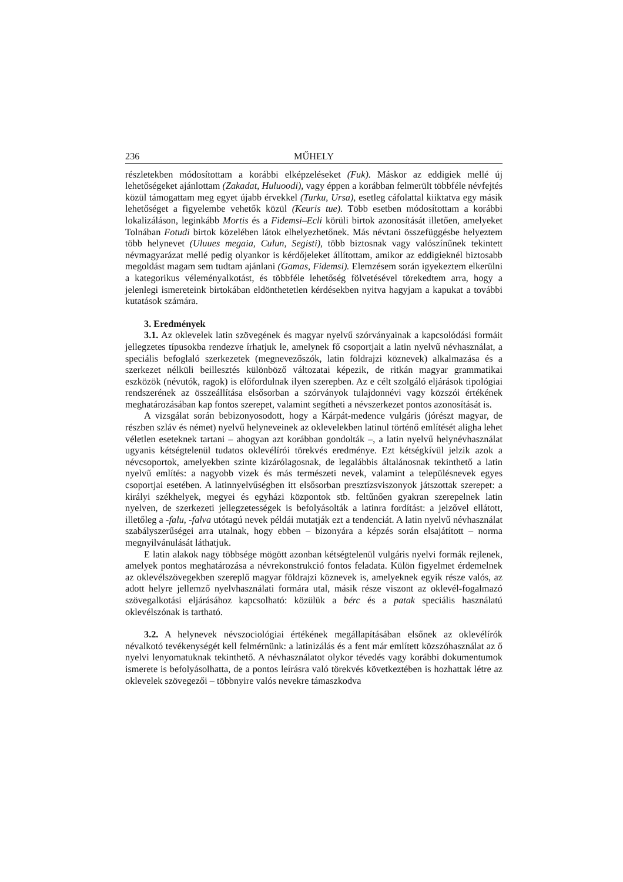236 MŰHELY
részletekben módosítottam a korábbi elképzeléseket (Fuk). Máskor az eddigiek mellé új lehetőségeket ajánlottam (Zakadat, Huluoodi), vagy éppen a korábban felmerült többféle névfejtés közül támogattam meg egyet újabb érvekkel (Turku, Ursa), esetleg cáfolattal kiiktatva egy másik lehetőséget a figyelembe vehetők közül (Keuris tue). Több esetben módosítottam a korábbi lokalizáláson, leginkább Mortis és a Fidemsi–Ecli körüli birtok azonosítását illetően, amelyeket Tolnában Fotudi birtok közelében látok elhelyezhetőnek. Más névtani összefüggésbe helyeztem több helynevet (Uluues megaia, Culun, Segisti), több biztosnak vagy valószínűnek tekintett névmagyarázat mellé pedig olyankor is kérdőjeleket állítottam, amikor az eddigieknél biztosabb megoldást magam sem tudtam ajánlani (Gamas, Fidemsi). Elemzésem során igyekeztem elkerülni a kategorikus véleményalkotást, és többféle lehetőség fölvetésével törekedtem arra, hogy a jelenlegi ismereteink birtokában eldönthetetlen kérdésekben nyitva hagyjam a kapukat a további kutatások számára.
3. Eredmények
3.1. Az oklevelek latin szövegének és magyar nyelvű szórványainak a kapcsolódási formáit jellegzetes típusokba rendezve írhatjuk le, amelynek fő csoportjait a latin nyelvű névhasználat, a speciális befoglaló szerkezetek (megnevezőszók, latin földrajzi köznevek) alkalmazása és a szerkezet nélküli beillesztés különböző változatai képezik, de ritkán magyar grammatikai eszközök (névutók, ragok) is előfordulnak ilyen szerepben. Az e célt szolgáló eljárások tipológiai rendszerének az összeállítása elsősorban a szórványok tulajdonnévi vagy közszói értékének meghatározásában kap fontos szerepet, valamint segítheti a névszerkezet pontos azonosítását is.
A vizsgálat során bebizonyosodott, hogy a Kárpát-medence vulgáris (jórészt magyar, de részben szláv és német) nyelvű helyneveinek az oklevelekben latinul történő említését aligha lehet véletlen eseteknek tartani – ahogyan azt korábban gondolták –, a latin nyelvű helynévhasználat ugyanis kétségtelenül tudatos oklevélírói törekvés eredménye. Ezt kétségkívül jelzik azok a névcsoportok, amelyekben szinte kizárólagosnak, de legalábbis általánosnak tekinthető a latin nyelvű említés: a nagyobb vizek és más természeti nevek, valamint a településnevek egyes csoportjai esetében. A latinnyelvűségben itt elsősorban presztízsviszonyok játszottak szerepet: a királyi székhelyek, megyei és egyházi központok stb. feltűnően gyakran szerepelnek latin nyelven, de szerkezeti jellegzetességek is befolyásolták a latinra fordítást: a jelzővel ellátott, illetőleg a -falu, -falva utótagú nevek példái mutatják ezt a tendenciát. A latin nyelvű névhasználat szabályszerűségei arra utalnak, hogy ebben – bizonyára a képzés során elsajátított – norma megnyilvánulását láthatjuk.
E latin alakok nagy többsége mögött azonban kétségtelenül vulgáris nyelvi formák rejlenek, amelyek pontos meghatározása a névrekonstrukció fontos feladata. Külön figyelmet érdemelnek az oklevélszövegekben szereplő magyar földrajzi köznevek is, amelyeknek egyik része valós, az adott helyre jellemző nyelvhasználati formára utal, másik része viszont az oklevél-fogalmazó szövegalkotási eljárásához kapcsolható: közülük a bérc és a patak speciális használatú oklevélszónak is tartható.
3.2. A helynevek névszociológiai értékének megállapításában elsőnek az oklevélírók névalkotó tevékenységét kell felmérnünk: a latinizálás és a fent már említett közszóhasználat az ő nyelvi lenyomatuknak tekinthető. A névhasználatot olykor tévedés vagy korábbi dokumentumok ismerete is befolyásolhatta, de a pontos leírásra való törekvés következtében is hozhattak létre az oklevelek szövegezői – többnyire valós nevekre támaszkodva